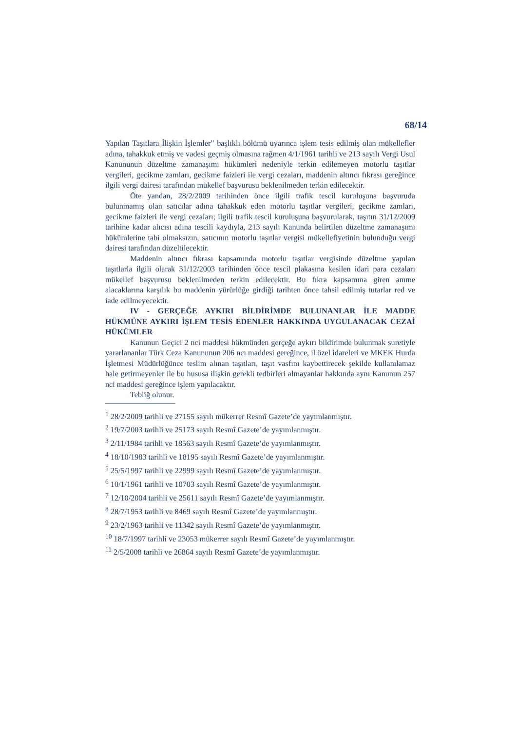68/14
Yapılan Taşıtlara İlişkin İşlemler” başlıklı bölümü uyarınca işlem tesis edilmiş olan mükellefler adına, tahakkuk etmiş ve vadesi geçmiş olmasına rağmen 4/1/1961 tarihli ve 213 sayılı Vergi Usul Kanununun düzeltme zamanaşımı hükümleri nedeniyle terkin edilemeyen motorlu taşıtlar vergileri, gecikme zamları, gecikme faizleri ile vergi cezaları, maddenin altıncı fıkrası gereğince ilgili vergi dairesi tarafından mükellef başvurusu beklenilmeden terkin edilecektir.
Öte yandan, 28/2/2009 tarihinden önce ilgili trafik tescil kuruluşuna başvuruda bulunmamış olan satıcılar adına tahakkuk eden motorlu taşıtlar vergileri, gecikme zamları, gecikme faizleri ile vergi cezaları; ilgili trafik tescil kuruluşuna başvurularak, taşıtın 31/12/2009 tarihine kadar alıcısı adına tescili kaydıyla, 213 sayılı Kanunda belirtilen düzeltme zamanaşımı hükümlerine tabi olmaksızın, satıcının motorlu taşıtlar vergisi mükellefiyetinin bulunduğu vergi dairesi tarafından düzeltilecektir.
Maddenin altıncı fıkrası kapsamında motorlu taşıtlar vergisinde düzeltme yapılan taşıtlarla ilgili olarak 31/12/2003 tarihinden önce tescil plakasına kesilen idari para cezaları mükellef başvurusu beklenilmeden terkin edilecektir. Bu fıkra kapsamına giren amme alacaklarına karşılık bu maddenin yürürlüğe girdiği tarihten önce tahsil edilmiş tutarlar red ve iade edilmeyecektir.
IV - GERÇEĞE AYKIRI BİLDİRİMDE BULUNANLAR İLE MADDE HÜKMÜNE AYKIRI İŞLEM TESİS EDENLER HAKKINDA UYGULANACAK CEZAİ HÜKÜMLER
Kanunun Geçici 2 nci maddesi hükmünden gerçeğe aykırı bildirimde bulunmak suretiyle yararlananlar Türk Ceza Kanununun 206 ncı maddesi gereğince, il özel idareleri ve MKEK Hurda İşletmesi Müdürlüğünce teslim alınan taşıtları, taşıt vasfını kaybettirecek şekilde kullanılamaz hale getirmeyenler ile bu hususa ilişkin gerekli tedbirleri almayanlar hakkında aynı Kanunun 257 nci maddesi gereğince işlem yapılacaktır.
Tebliğ olunur.
<sup>1</sup> 28/2/2009 tarihli ve 27155 sayılı mükerrer Resmî Gazete’de yayımlanmıştır.
<sup>2</sup> 19/7/2003 tarihli ve 25173 sayılı Resmî Gazete’de yayımlanmıştır.
<sup>3</sup> 2/11/1984 tarihli ve 18563 sayılı Resmî Gazete’de yayımlanmıştır.
<sup>4</sup> 18/10/1983 tarihli ve 18195 sayılı Resmî Gazete’de yayımlanmıştır.
<sup>5</sup> 25/5/1997 tarihli ve 22999 sayılı Resmî Gazete’de yayımlanmıştır.
<sup>6</sup> 10/1/1961 tarihli ve 10703 sayılı Resmî Gazete’de yayımlanmıştır.
<sup>7</sup> 12/10/2004 tarihli ve 25611 sayılı Resmî Gazete’de yayımlanmıştır.
<sup>8</sup> 28/7/1953 tarihli ve 8469 sayılı Resmî Gazete’de yayımlanmıştır.
<sup>9</sup> 23/2/1963 tarihli ve 11342 sayılı Resmî Gazete’de yayımlanmıştır.
<sup>10</sup> 18/7/1997 tarihli ve 23053 mükerrer sayılı Resmî Gazete’de yayımlanmıştır.
<sup>11</sup> 2/5/2008 tarihli ve 26864 sayılı Resmî Gazete’de yayımlanmıştır.